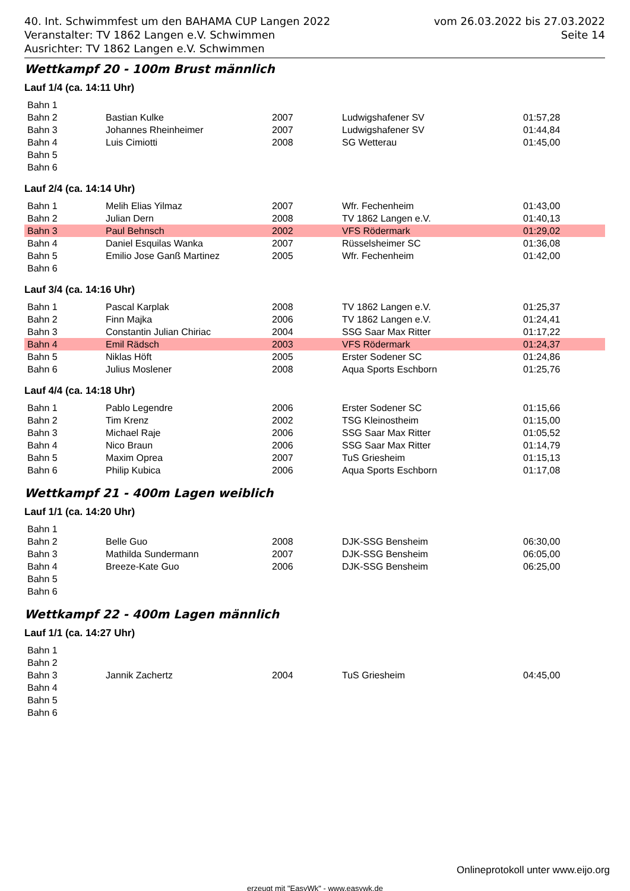40. Int. Schwimmfest um den BAHAMA CUP Langen 2022
Veranstalter: TV 1862 Langen e.V. Schwimmen
Ausrichter: TV 1862 Langen e.V. Schwimmen
vom 26.03.2022 bis 27.03.2022
Seite 14
Wettkampf 20 - 100m Brust männlich
Lauf 1/4 (ca. 14:11 Uhr)
| Bahn 1 | | | | |
| Bahn 2 | Bastian Kulke | 2007 | Ludwigshafener SV | 01:57,28 |
| Bahn 3 | Johannes Rheinheimer | 2007 | Ludwigshafener SV | 01:44,84 |
| Bahn 4 | Luis Cimiotti | 2008 | SG Wetterau | 01:45,00 |
| Bahn 5 | | | | |
| Bahn 6 | | | | |
Lauf 2/4 (ca. 14:14 Uhr)
| Bahn 1 | Melih Elias Yilmaz | 2007 | Wfr. Fechenheim | 01:43,00 |
| Bahn 2 | Julian Dern | 2008 | TV 1862 Langen e.V. | 01:40,13 |
| Bahn 3 | Paul Behnsch | 2002 | VFS Rödermark | 01:29,02 |
| Bahn 4 | Daniel Esquilas Wanka | 2007 | Rüsselsheimer SC | 01:36,08 |
| Bahn 5 | Emilio Jose Ganß Martinez | 2005 | Wfr. Fechenheim | 01:42,00 |
| Bahn 6 | | | | |
Lauf 3/4 (ca. 14:16 Uhr)
| Bahn 1 | Pascal Karplak | 2008 | TV 1862 Langen e.V. | 01:25,37 |
| Bahn 2 | Finn Majka | 2006 | TV 1862 Langen e.V. | 01:24,41 |
| Bahn 3 | Constantin Julian Chiriac | 2004 | SSG Saar Max Ritter | 01:17,22 |
| Bahn 4 | Emil Rädsch | 2003 | VFS Rödermark | 01:24,37 |
| Bahn 5 | Niklas Höft | 2005 | Erster Sodener SC | 01:24,86 |
| Bahn 6 | Julius Moslener | 2008 | Aqua Sports Eschborn | 01:25,76 |
Lauf 4/4 (ca. 14:18 Uhr)
| Bahn 1 | Pablo Legendre | 2006 | Erster Sodener SC | 01:15,66 |
| Bahn 2 | Tim Krenz | 2002 | TSG Kleinostheim | 01:15,00 |
| Bahn 3 | Michael Raje | 2006 | SSG Saar Max Ritter | 01:05,52 |
| Bahn 4 | Nico Braun | 2006 | SSG Saar Max Ritter | 01:14,79 |
| Bahn 5 | Maxim Oprea | 2007 | TuS Griesheim | 01:15,13 |
| Bahn 6 | Philip Kubica | 2006 | Aqua Sports Eschborn | 01:17,08 |
Wettkampf 21 - 400m Lagen weiblich
Lauf 1/1 (ca. 14:20 Uhr)
| Bahn 1 | | | | |
| Bahn 2 | Belle Guo | 2008 | DJK-SSG Bensheim | 06:30,00 |
| Bahn 3 | Mathilda Sundermann | 2007 | DJK-SSG Bensheim | 06:05,00 |
| Bahn 4 | Breeze-Kate Guo | 2006 | DJK-SSG Bensheim | 06:25,00 |
| Bahn 5 | | | | |
| Bahn 6 | | | | |
Wettkampf 22 - 400m Lagen männlich
Lauf 1/1 (ca. 14:27 Uhr)
| Bahn 1 | | | | |
| Bahn 2 | | | | |
| Bahn 3 | Jannik Zachertz | 2004 | TuS Griesheim | 04:45,00 |
| Bahn 4 | | | | |
| Bahn 5 | | | | |
| Bahn 6 | | | | |
Onlineprotokoll unter www.eijo.org
erzeugt mit "EasyWk" - www.easywk.de